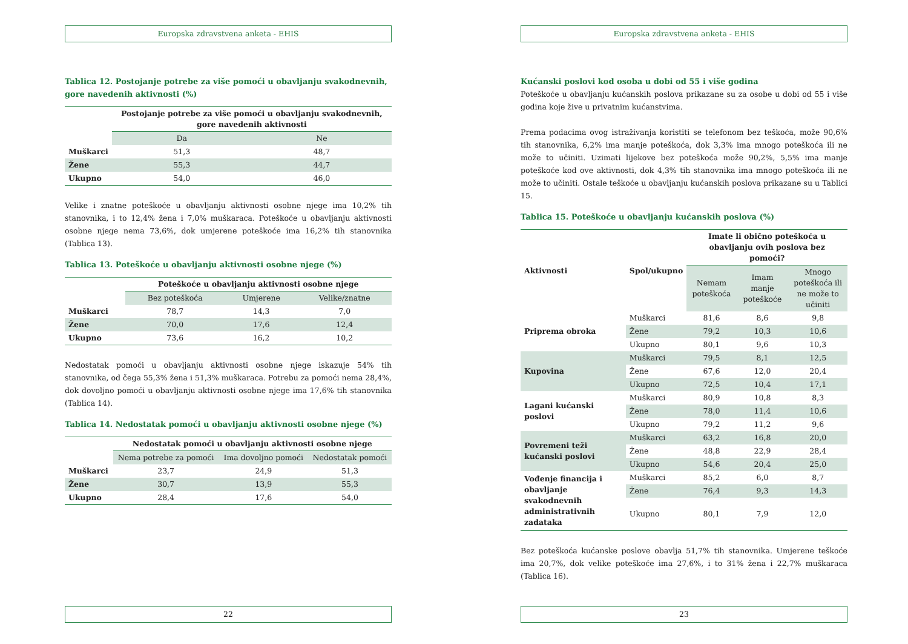Europska zdravstvena anketa - EHIS
Tablica 12. Postojanje potrebe za više pomoći u obavljanju svakodnevnih, gore navedenih aktivnosti (%)
| | Postojanje potrebe za više pomoći u obavljanju svakodnevnih, gore navedenih aktivnosti | |
| --- | --- | --- |
| | Da | Ne |
| Muškarci | 51,3 | 48,7 |
| Žene | 55,3 | 44,7 |
| Ukupno | 54,0 | 46,0 |
Velike i znatne poteškoće u obavljanju aktivnosti osobne njege ima 10,2% tih stanovnika, i to 12,4% žena i 7,0% muškaraca. Poteškoće u obavljanju aktivnosti osobne njege nema 73,6%, dok umjerene poteškoće ima 16,2% tih stanovnika (Tablica 13).
Tablica 13. Poteškoće u obavljanju aktivnosti osobne njege (%)
| | Poteškoće u obavljanju aktivnosti osobne njege | | |
| --- | --- | --- | --- |
| | Bez poteškoća | Umjerene | Velike/znatne |
| Muškarci | 78,7 | 14,3 | 7,0 |
| Žene | 70,0 | 17,6 | 12,4 |
| Ukupno | 73,6 | 16,2 | 10,2 |
Nedostatak pomoći u obavljanju aktivnosti osobne njege iskazuje 54% tih stanovnika, od čega 55,3% žena i 51,3% muškaraca. Potrebu za pomoći nema 28,4%, dok dovoljno pomoći u obavljanju aktivnosti osobne njege ima 17,6% tih stanovnika (Tablica 14).
Tablica 14. Nedostatak pomoći u obavljanju aktivnosti osobne njege (%)
| | Nedostatak pomoći u obavljanju aktivnosti osobne njege | | |
| --- | --- | --- | --- |
| | Nema potrebe za pomoći | Ima dovoljno pomoći | Nedostatak pomoći |
| Muškarci | 23,7 | 24,9 | 51,3 |
| Žene | 30,7 | 13,9 | 55,3 |
| Ukupno | 28,4 | 17,6 | 54,0 |
22
Europska zdravstvena anketa - EHIS
Kućanski poslovi kod osoba u dobi od 55 i više godina
Poteškoće u obavljanju kućanskih poslova prikazane su za osobe u dobi od 55 i više godina koje žive u privatnim kućanstvima.
Prema podacima ovog istraživanja koristiti se telefonom bez teškoća, može 90,6% tih stanovnika, 6,2% ima manje poteškoća, dok 3,3% ima mnogo poteškoća ili ne može to učiniti. Uzimati lijekove bez poteškoća može 90,2%, 5,5% ima manje poteškoće kod ove aktivnosti, dok 4,3% tih stanovnika ima mnogo poteškoća ili ne može to učiniti. Ostale teškoće u obavljanju kućanskih poslova prikazane su u Tablici 15.
Tablica 15. Poteškoće u obavljanju kućanskih poslova (%)
| Aktivnosti | Spol/ukupno | Imate li obično poteškoća u obavljanju ovih poslova bez pomoći? | | |
| --- | --- | --- | --- | --- |
| | | Nemam poteškoća | Imam manje poteškoće | Mnogo poteškoća ili ne može to učiniti |
| Priprema obroka | Muškarci | 81,6 | 8,6 | 9,8 |
| | Žene | 79,2 | 10,3 | 10,6 |
| | Ukupno | 80,1 | 9,6 | 10,3 |
| Kupovina | Muškarci | 79,5 | 8,1 | 12,5 |
| | Žene | 67,6 | 12,0 | 20,4 |
| | Ukupno | 72,5 | 10,4 | 17,1 |
| Lagani kućanski poslovi | Muškarci | 80,9 | 10,8 | 8,3 |
| | Žene | 78,0 | 11,4 | 10,6 |
| | Ukupno | 79,2 | 11,2 | 9,6 |
| Povremeni teži kućanski poslovi | Muškarci | 63,2 | 16,8 | 20,0 |
| | Žene | 48,8 | 22,9 | 28,4 |
| | Ukupno | 54,6 | 20,4 | 25,0 |
| Vođenje financija i obavljanje svakodnevnih administrativnih zadataka | Muškarci | 85,2 | 6,0 | 8,7 |
| | Žene | 76,4 | 9,3 | 14,3 |
| | Ukupno | 80,1 | 7,9 | 12,0 |
Bez poteškoća kućanske poslove obavlja 51,7% tih stanovnika. Umjerene teškoće ima 20,7%, dok velike poteškoće ima 27,6%, i to 31% žena i 22,7% muškaraca (Tablica 16).
23